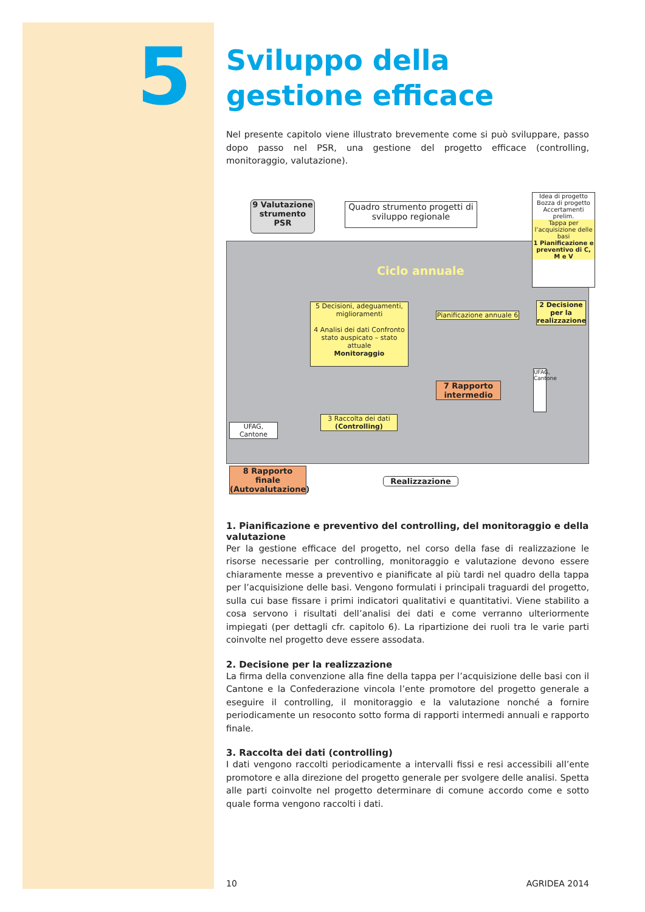5
Sviluppo della gestione efficace
Nel presente capitolo viene illustrato brevemente come si può sviluppare, passo dopo passo nel PSR, una gestione del progetto efficace (controlling, monitoraggio, valutazione).
9 Valutazione strumento PSR
Quadro strumento progetti di sviluppo regionale
Idea di progetto
Bozza di progetto
Accertamenti prelim.
Tappa per l’acquisizione delle basi
1 Pianificazione e preventivo di C, M e V
Ciclo annuale
2 Decisione per la realizzazione
5 Decisioni, adeguamenti, miglioramenti
4 Analisi dei dati Confronto stato auspicato – stato attuale
Monitoraggio
Pianificazione annuale 6
7 Rapporto intermedio
UFAG, Cantone
3 Raccolta dei dati (Controlling)
UFAG, Cantone
8 Rapporto finale (Autovalutazione)
Realizzazione
1. Pianificazione e preventivo del controlling, del monitoraggio e della valutazione
Per la gestione efficace del progetto, nel corso della fase di realizzazione le risorse necessarie per controlling, monitoraggio e valutazione devono essere chiaramente messe a preventivo e pianificate al più tardi nel quadro della tappa per l’acquisizione delle basi. Vengono formulati i principali traguardi del progetto, sulla cui base fissare i primi indicatori qualitativi e quantitativi. Viene stabilito a cosa servono i risultati dell’analisi dei dati e come verranno ulteriormente impiegati (per dettagli cfr. capitolo 6). La ripartizione dei ruoli tra le varie parti coinvolte nel progetto deve essere assodata.
2. Decisione per la realizzazione
La firma della convenzione alla fine della tappa per l’acquisizione delle basi con il Cantone e la Confederazione vincola l’ente promotore del progetto generale a eseguire il controlling, il monitoraggio e la valutazione nonché a fornire periodicamente un resoconto sotto forma di rapporti intermedi annuali e rapporto finale.
3. Raccolta dei dati (controlling)
I dati vengono raccolti periodicamente a intervalli fissi e resi accessibili all’ente promotore e alla direzione del progetto generale per svolgere delle analisi. Spetta alle parti coinvolte nel progetto determinare di comune accordo come e sotto quale forma vengono raccolti i dati.
10 AGRIDEA 2014